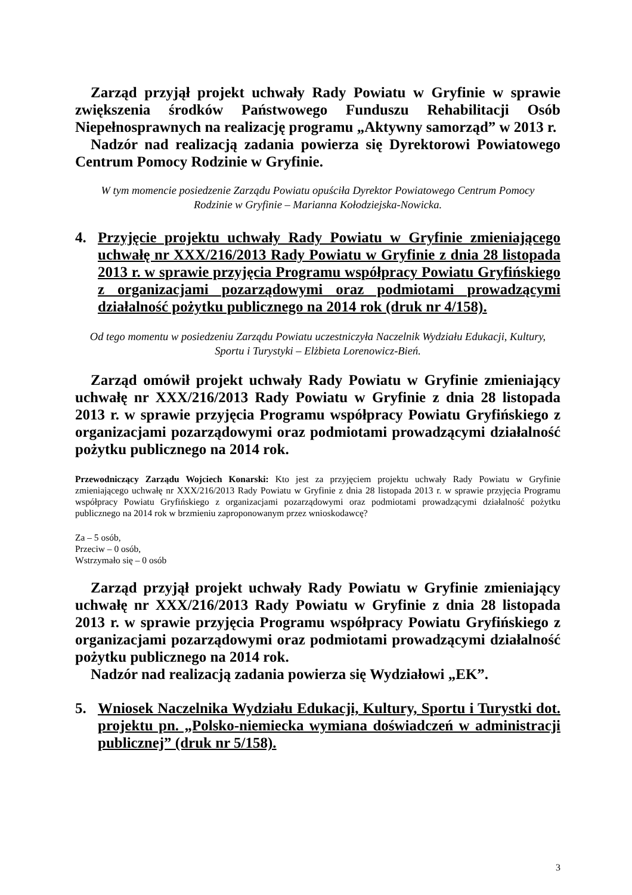Zarząd przyjął projekt uchwały Rady Powiatu w Gryfinie w sprawie zwiększenia środków Państwowego Funduszu Rehabilitacji Osób Niepełnosprawnych na realizację programu „Aktywny samorząd” w 2013 r.
Nadzór nad realizacją zadania powierza się Dyrektorowi Powiatowego Centrum Pomocy Rodzinie w Gryfinie.
W tym momencie posiedzenie Zarządu Powiatu opuściła Dyrektor Powiatowego Centrum Pomocy Rodzinie w Gryfinie – Marianna Kołodziejska-Nowicka.
4. Przyjęcie projektu uchwały Rady Powiatu w Gryfinie zmieniającego uchwałę nr XXX/216/2013 Rady Powiatu w Gryfinie z dnia 28 listopada 2013 r. w sprawie przyjęcia Programu współpracy Powiatu Gryfińskiego z organizacjami pozarządowymi oraz podmiotami prowadzącymi działalność pożytku publicznego na 2014 rok (druk nr 4/158).
Od tego momentu w posiedzeniu Zarządu Powiatu uczestniczyła Naczelnik Wydziału Edukacji, Kultury, Sportu i Turystyki – Elżbieta Lorenowicz-Bień.
Zarząd omówił projekt uchwały Rady Powiatu w Gryfinie zmieniający uchwałę nr XXX/216/2013 Rady Powiatu w Gryfinie z dnia 28 listopada 2013 r. w sprawie przyjęcia Programu współpracy Powiatu Gryfińskiego z organizacjami pozarządowymi oraz podmiotami prowadzącymi działalność pożytku publicznego na 2014 rok.
Przewodniczący Zarządu Wojciech Konarski: Kto jest za przyjęciem projektu uchwały Rady Powiatu w Gryfinie zmieniającego uchwałę nr XXX/216/2013 Rady Powiatu w Gryfinie z dnia 28 listopada 2013 r. w sprawie przyjęcia Programu współpracy Powiatu Gryfińskiego z organizacjami pozarządowymi oraz podmiotami prowadzącymi działalność pożytku publicznego na 2014 rok w brzmieniu zaproponowanym przez wnioskodawcę?
Za – 5 osób,
Przeciw – 0 osób,
Wstrzymało się – 0 osób
Zarząd przyjął projekt uchwały Rady Powiatu w Gryfinie zmieniający uchwałę nr XXX/216/2013 Rady Powiatu w Gryfinie z dnia 28 listopada 2013 r. w sprawie przyjęcia Programu współpracy Powiatu Gryfińskiego z organizacjami pozarządowymi oraz podmiotami prowadzącymi działalność pożytku publicznego na 2014 rok.
Nadzór nad realizacją zadania powierza się Wydziałowi „EK”.
5. Wniosek Naczelnika Wydziału Edukacji, Kultury, Sportu i Turystki dot. projektu pn. „Polsko-niemiecka wymiana doświadczeń w administracji publicznej” (druk nr 5/158).
3